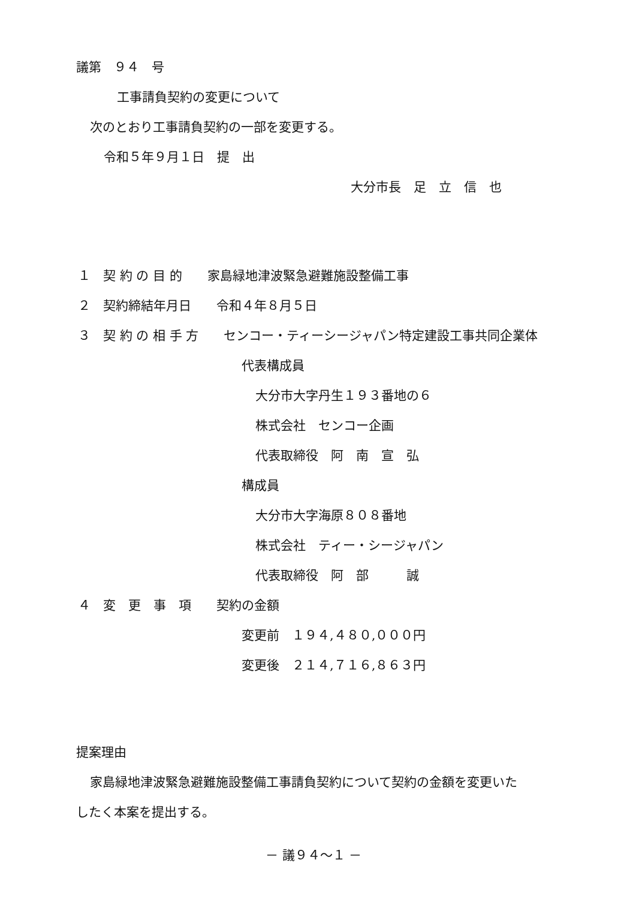議第　９４　号
工事請負契約の変更について
次のとおり工事請負契約の一部を変更する。
令和５年９月１日　提　出
大分市長　足　立　信　也
１　契 約 の 目 的　　家島緑地津波緊急避難施設整備工事
２　契約締結年月日　　令和４年８月５日
３　契 約 の 相 手 方　　センコー・ティーシージャパン特定建設工事共同企業体
代表構成員
大分市大字丹生１９３番地の６
株式会社　センコー企画
代表取締役　阿　南　宣　弘
構成員
大分市大字海原８０８番地
株式会社　ティー・シージャパン
代表取締役　阿　部　　　誠
４　変　更　事　項　　契約の金額
変更前　１９４,４８０,０００円
変更後　２１４,７１６,８６３円
提案理由
家島緑地津波緊急避難施設整備工事請負契約について契約の金額を変更いた
したく本案を提出する。
－ 議９４～１ －